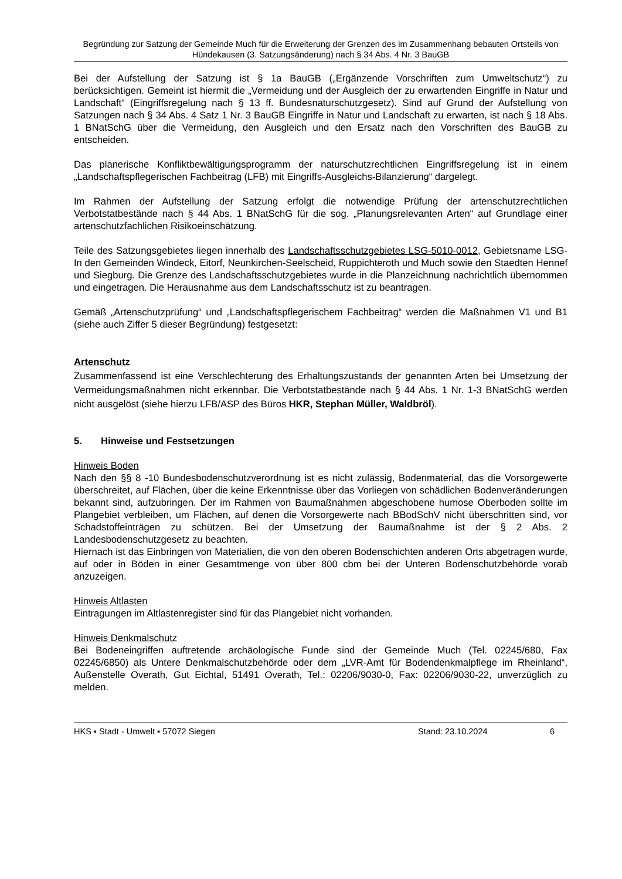Begründung zur Satzung der Gemeinde Much für die Erweiterung der Grenzen des im Zusammenhang bebauten Ortsteils von Hündekausen (3. Satzungsänderung) nach § 34 Abs. 4 Nr. 3 BauGB
Bei der Aufstellung der Satzung ist § 1a BauGB („Ergänzende Vorschriften zum Umweltschutz“) zu berücksichtigen. Gemeint ist hiermit die „Vermeidung und der Ausgleich der zu erwartenden Eingriffe in Natur und Landschaft“ (Eingriffsregelung nach § 13 ff. Bundesnaturschutzgesetz). Sind auf Grund der Aufstellung von Satzungen nach § 34 Abs. 4 Satz 1 Nr. 3 BauGB Eingriffe in Natur und Landschaft zu erwarten, ist nach § 18 Abs. 1 BNatSchG über die Vermeidung, den Ausgleich und den Ersatz nach den Vorschriften des BauGB zu entscheiden.
Das planerische Konfliktbewältigungsprogramm der naturschutzrechtlichen Eingriffsregelung ist in einem „Landschaftspflegerischen Fachbeitrag (LFB) mit Eingriffs-Ausgleichs-Bilanzierung“ dargelegt.
Im Rahmen der Aufstellung der Satzung erfolgt die notwendige Prüfung der artenschutzrechtlichen Verbotstatbestände nach § 44 Abs. 1 BNatSchG für die sog. „Planungsrelevanten Arten“ auf Grundlage einer artenschutzfachlichen Risikoeinschätzung.
Teile des Satzungsgebietes liegen innerhalb des Landschaftsschutzgebietes LSG-5010-0012, Gebietsname LSG-In den Gemeinden Windeck, Eitorf, Neunkirchen-Seelscheid, Ruppichteroth und Much sowie den Staedten Hennef und Siegburg. Die Grenze des Landschaftsschutzgebietes wurde in die Planzeichnung nachrichtlich übernommen und eingetragen. Die Herausnahme aus dem Landschaftsschutz ist zu beantragen.
Gemäß „Artenschutzprüfung“ und „Landschaftspflegerischem Fachbeitrag“ werden die Maßnahmen V1 und B1 (siehe auch Ziffer 5 dieser Begründung) festgesetzt:
Artenschutz
Zusammenfassend ist eine Verschlechterung des Erhaltungszustands der genannten Arten bei Umsetzung der Vermeidungsmaßnahmen nicht erkennbar. Die Verbotstatbestände nach § 44 Abs. 1 Nr. 1-3 BNatSchG werden nicht ausgelöst (siehe hierzu LFB/ASP des Büros HKR, Stephan Müller, Waldbröl).
5. Hinweise und Festsetzungen
Hinweis Boden
Nach den §§ 8 -10 Bundesbodenschutzverordnung ist es nicht zulässig, Bodenmaterial, das die Vorsorgewerte überschreitet, auf Flächen, über die keine Erkenntnisse über das Vorliegen von schädlichen Bodenveränderungen bekannt sind, aufzubringen. Der im Rahmen von Baumaßnahmen abgeschobene humose Oberboden sollte im Plangebiet verbleiben, um Flächen, auf denen die Vorsorgewerte nach BBodSchV nicht überschritten sind, vor Schadstoffeinträgen zu schützen. Bei der Umsetzung der Baumaßnahme ist der § 2 Abs. 2 Landesbodenschutzgesetz zu beachten.
Hiernach ist das Einbringen von Materialien, die von den oberen Bodenschichten anderen Orts abgetragen wurde, auf oder in Böden in einer Gesamtmenge von über 800 cbm bei der Unteren Bodenschutzbehörde vorab anzuzeigen.
Hinweis Altlasten
Eintragungen im Altlastenregister sind für das Plangebiet nicht vorhanden.
Hinweis Denkmalschutz
Bei Bodeneingriffen auftretende archäologische Funde sind der Gemeinde Much (Tel. 02245/680, Fax 02245/6850) als Untere Denkmalschutzbehörde oder dem „LVR-Amt für Bodendenkmalpflege im Rheinland“, Außenstelle Overath, Gut Eichtal, 51491 Overath, Tel.: 02206/9030-0, Fax: 02206/9030-22, unverzüglich zu melden.
HKS ▪ Stadt - Umwelt ▪ 57072 Siegen Stand: 23.10.2024 6